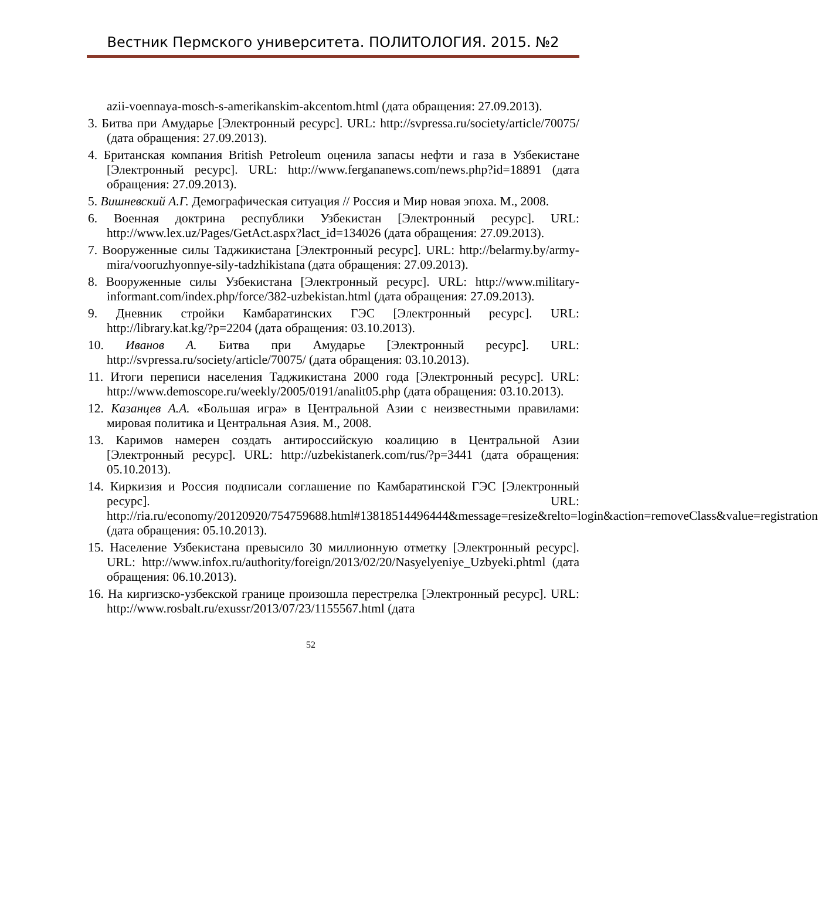Вестник Пермского университета. ПОЛИТОЛОГИЯ. 2015. №2
azii-voennaya-mosch-s-amerikanskim-akcentom.html (дата обращения: 27.09.2013).
3. Битва при Амударье [Электронный ресурс]. URL: http://svpressa.ru/society/article/70075/ (дата обращения: 27.09.2013).
4. Британская компания British Petroleum оценила запасы нефти и газа в Узбекистане [Электронный ресурс]. URL: http://www.fergananews.com/news.php?id=18891 (дата обращения: 27.09.2013).
5. Вишневский А.Г. Демографическая ситуация // Россия и Мир новая эпоха. М., 2008.
6. Военная доктрина республики Узбекистан [Электронный ресурс]. URL: http://www.lex.uz/Pages/GetAct.aspx?lact_id=134026 (дата обращения: 27.09.2013).
7. Вооруженные силы Таджикистана [Электронный ресурс]. URL: http://belarmy.by/army-mira/vooruzhyonnye-sily-tadzhikistana (дата обращения: 27.09.2013).
8. Вооруженные силы Узбекистана [Электронный ресурс]. URL: http://www.military-informant.com/index.php/force/382-uzbekistan.html (дата обращения: 27.09.2013).
9. Дневник стройки Камбаратинских ГЭС [Электронный ресурс]. URL: http://library.kat.kg/?p=2204 (дата обращения: 03.10.2013).
10. Иванов А. Битва при Амударье [Электронный ресурс]. URL: http://svpressa.ru/society/article/70075/ (дата обращения: 03.10.2013).
11. Итоги переписи населения Таджикистана 2000 года [Электронный ресурс]. URL: http://www.demoscope.ru/weekly/2005/0191/analit05.php (дата обращения: 03.10.2013).
12. Казанцев А.А. «Большая игра» в Центральной Азии с неизвестными правилами: мировая политика и Центральная Азия. М., 2008.
13. Каримов намерен создать антироссийскую коалицию в Центральной Азии [Электронный ресурс]. URL: http://uzbekistanerk.com/rus/?p=3441 (дата обращения: 05.10.2013).
14. Киркизия и Россия подписали соглашение по Камбаратинской ГЭС [Электронный ресурс]. URL: http://ria.ru/economy/20120920/754759688.html#13818514496444&message=resize&relto=login&action=removeClass&value=registration (дата обращения: 05.10.2013).
15. Население Узбекистана превысило 30 миллионную отметку [Электронный ресурс]. URL: http://www.infox.ru/authority/foreign/2013/02/20/Nasyelyeniye_Uzbyeki.phtml (дата обращения: 06.10.2013).
16. На киргизско-узбекской границе произошла перестрелка [Электронный ресурс]. URL: http://www.rosbalt.ru/exussr/2013/07/23/1155567.html (дата
52